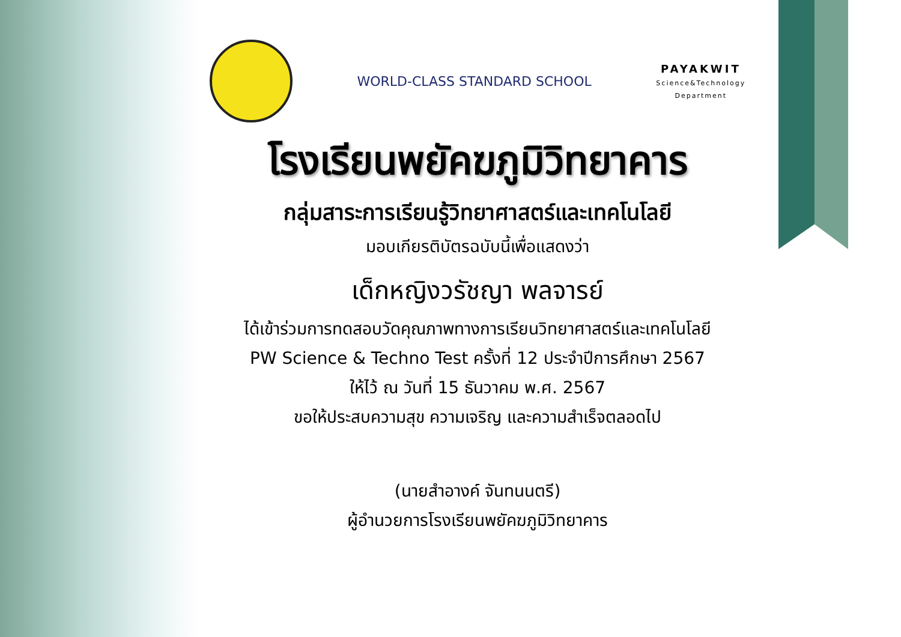WORLD-CLASS STANDARD SCHOOL
PAYAKWIT
Science&Technology
Department
โรงเรียนพยัคฆภูมิวิทยาคาร
กลุ่มสาระการเรียนรู้วิทยาศาสตร์และเทคโนโลยี
มอบเกียรติบัตรฉบับนี้เพื่อแสดงว่า
เด็กหญิงวรัชญา พลจารย์
ได้เข้าร่วมการทดสอบวัดคุณภาพทางการเรียนวิทยาศาสตร์และเทคโนโลยี
PW Science & Techno Test ครั้งที่ 12 ประจำปีการศึกษา 2567
ให้ไว้ ณ วันที่ 15 ธันวาคม พ.ศ. 2567
ขอให้ประสบความสุข ความเจริญ และความสำเร็จตลอดไป
(นายสำอางค์ จันทนนตรี)
ผู้อำนวยการโรงเรียนพยัคฆภูมิวิทยาคาร